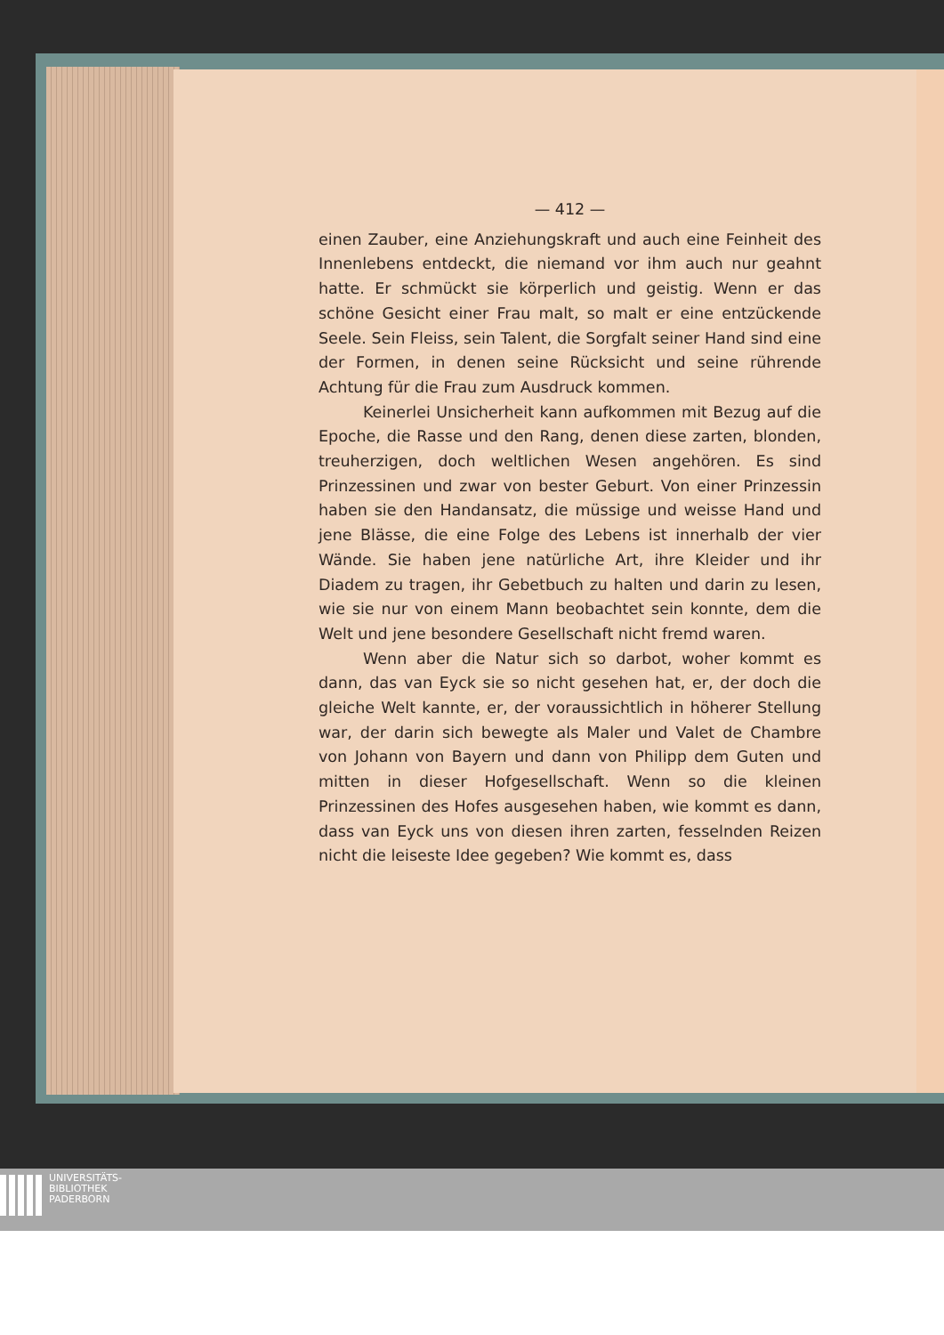— 412 —
einen Zauber, eine Anziehungskraft und auch eine Feinheit des Innenlebens entdeckt, die niemand vor ihm auch nur geahnt hatte. Er schmückt sie körperlich und geistig. Wenn er das schöne Gesicht einer Frau malt, so malt er eine entzückende Seele. Sein Fleiss, sein Talent, die Sorgfalt seiner Hand sind eine der Formen, in denen seine Rücksicht und seine rührende Achtung für die Frau zum Ausdruck kommen.
Keinerlei Unsicherheit kann aufkommen mit Bezug auf die Epoche, die Rasse und den Rang, denen diese zarten, blonden, treuherzigen, doch weltlichen Wesen angehören. Es sind Prinzessinen und zwar von bester Geburt. Von einer Prinzessin haben sie den Handansatz, die müssige und weisse Hand und jene Blässe, die eine Folge des Lebens ist innerhalb der vier Wände. Sie haben jene natürliche Art, ihre Kleider und ihr Diadem zu tragen, ihr Gebetbuch zu halten und darin zu lesen, wie sie nur von einem Mann beobachtet sein konnte, dem die Welt und jene besondere Gesellschaft nicht fremd waren.
Wenn aber die Natur sich so darbot, woher kommt es dann, das van Eyck sie so nicht gesehen hat, er, der doch die gleiche Welt kannte, er, der voraussichtlich in höherer Stellung war, der darin sich bewegte als Maler und Valet de Chambre von Johann von Bayern und dann von Philipp dem Guten und mitten in dieser Hofgesellschaft. Wenn so die kleinen Prinzessinen des Hofes ausgesehen haben, wie kommt es dann, dass van Eyck uns von diesen ihren zarten, fesselnden Reizen nicht die leiseste Idee gegeben? Wie kommt es, dass
UNIVERSITÄTS-
BIBLIOTHEK
PADERBORN